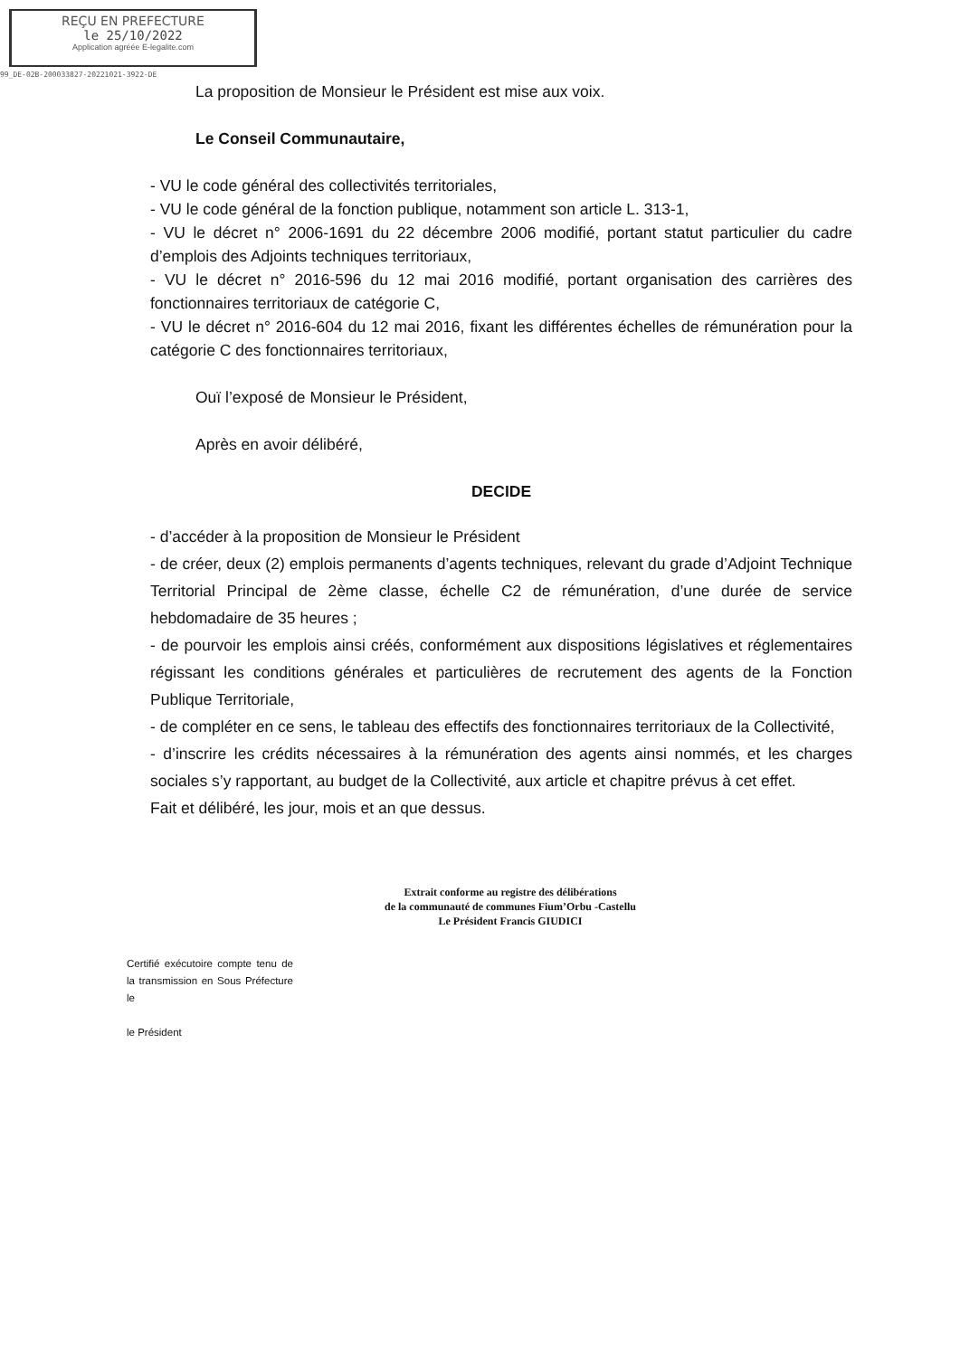REÇU EN PREFECTURE
le 25/10/2022
Application agréée E-legalite.com
99_DE-02B-200033827-20221021-3922-DE
La proposition de Monsieur le Président est mise aux voix.
Le Conseil Communautaire,
- VU le code général des collectivités territoriales,
- VU le code général de la fonction publique, notamment son article L. 313-1,
- VU le décret n° 2006-1691 du 22 décembre 2006 modifié, portant statut particulier du cadre d’emplois des Adjoints techniques territoriaux,
- VU le décret n° 2016-596 du 12 mai 2016 modifié, portant organisation des carrières des fonctionnaires territoriaux de catégorie C,
- VU le décret n° 2016-604 du 12 mai 2016, fixant les différentes échelles de rémunération pour la catégorie C des fonctionnaires territoriaux,
Ouï l’exposé de Monsieur le Président,
Après en avoir délibéré,
DECIDE
- d’accéder à la proposition de Monsieur le Président
- de créer, deux (2) emplois permanents d’agents techniques, relevant du grade d’Adjoint Technique Territorial Principal de 2ème classe, échelle C2 de rémunération, d’une durée de service hebdomadaire de 35 heures ;
- de pourvoir les emplois ainsi créés, conformément aux dispositions législatives et réglementaires régissant les conditions générales et particulières de recrutement des agents de la Fonction Publique Territoriale,
- de compléter en ce sens, le tableau des effectifs des fonctionnaires territoriaux de la Collectivité,
- d’inscrire les crédits nécessaires à la rémunération des agents ainsi nommés, et les charges sociales s’y rapportant, au budget de la Collectivité, aux article et chapitre prévus à cet effet.
Fait et délibéré, les jour, mois et an que dessus.
Extrait conforme au registre des délibérations
de la communauté de communes Fium’Orbu -Castellu
Le Président Francis GIUDICI
Certifié exécutoire compte tenu de la transmission en Sous Préfecture le
le Président